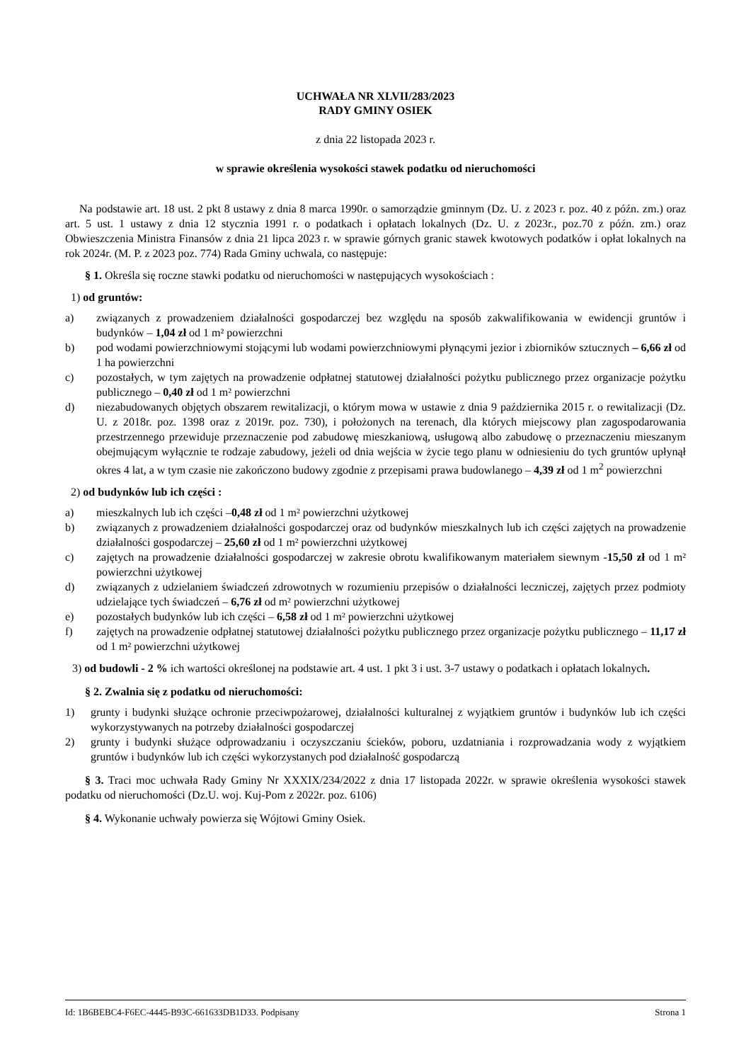UCHWAŁA NR XLVII/283/2023
RADY GMINY OSIEK
z dnia 22 listopada 2023 r.
w sprawie określenia wysokości stawek podatku od nieruchomości
Na podstawie art. 18 ust. 2 pkt 8 ustawy z dnia 8 marca 1990r. o samorządzie gminnym (Dz. U. z 2023 r. poz. 40 z późn. zm.) oraz art. 5 ust. 1 ustawy z dnia 12 stycznia 1991 r. o podatkach i opłatach lokalnych (Dz. U. z 2023r., poz.70 z późn. zm.) oraz Obwieszczenia Ministra Finansów z dnia 21 lipca 2023 r. w sprawie górnych granic stawek kwotowych podatków i opłat lokalnych na rok 2024r. (M. P. z 2023 poz. 774) Rada Gminy uchwala, co następuje:
§ 1. Określa się roczne stawki podatku od nieruchomości w następujących wysokościach :
1) od gruntów:
a) związanych z prowadzeniem działalności gospodarczej bez względu na sposób zakwalifikowania w ewidencji gruntów i budynków – 1,04 zł od 1 m² powierzchni
b) pod wodami powierzchniowymi stojącymi lub wodami powierzchniowymi płynącymi jezior i zbiorników sztucznych – 6,66 zł od 1 ha powierzchni
c) pozostałych, w tym zajętych na prowadzenie odpłatnej statutowej działalności pożytku publicznego przez organizacje pożytku publicznego – 0,40 zł od 1 m² powierzchni
d) niezabudowanych objętych obszarem rewitalizacji, o którym mowa w ustawie z dnia 9 października 2015 r. o rewitalizacji (Dz. U. z 2018r. poz. 1398 oraz z 2019r. poz. 730), i położonych na terenach, dla których miejscowy plan zagospodarowania przestrzennego przewiduje przeznaczenie pod zabudowę mieszkaniową, usługową albo zabudowę o przeznaczeniu mieszanym obejmującym wyłącznie te rodzaje zabudowy, jeżeli od dnia wejścia w życie tego planu w odniesieniu do tych gruntów upłynął okres 4 lat, a w tym czasie nie zakończono budowy zgodnie z przepisami prawa budowlanego – 4,39 zł od 1 m<sup>2</sup> powierzchni
2) od budynków lub ich części :
a) mieszkalnych lub ich części –0,48 zł od 1 m² powierzchni użytkowej
b) związanych z prowadzeniem działalności gospodarczej oraz od budynków mieszkalnych lub ich części zajętych na prowadzenie działalności gospodarczej – 25,60 zł od 1 m² powierzchni użytkowej
c) zajętych na prowadzenie działalności gospodarczej w zakresie obrotu kwalifikowanym materiałem siewnym -15,50 zł od 1 m² powierzchni użytkowej
d) związanych z udzielaniem świadczeń zdrowotnych w rozumieniu przepisów o działalności leczniczej, zajętych przez podmioty udzielające tych świadczeń – 6,76 zł od m² powierzchni użytkowej
e) pozostałych budynków lub ich części – 6,58 zł od 1 m² powierzchni użytkowej
f) zajętych na prowadzenie odpłatnej statutowej działalności pożytku publicznego przez organizacje pożytku publicznego – 11,17 zł od 1 m² powierzchni użytkowej
3) od budowli - 2 % ich wartości określonej na podstawie art. 4 ust. 1 pkt 3 i ust. 3-7 ustawy o podatkach i opłatach lokalnych.
§ 2. Zwalnia się z podatku od nieruchomości:
1) grunty i budynki służące ochronie przeciwpożarowej, działalności kulturalnej z wyjątkiem gruntów i budynków lub ich części wykorzystywanych na potrzeby działalności gospodarczej
2) grunty i budynki służące odprowadzaniu i oczyszczaniu ścieków, poboru, uzdatniania i rozprowadzania wody z wyjątkiem gruntów i budynków lub ich części wykorzystanych pod działalność gospodarczą
§ 3. Traci moc uchwała Rady Gminy Nr XXXIX/234/2022 z dnia 17 listopada 2022r. w sprawie określenia wysokości stawek podatku od nieruchomości (Dz.U. woj. Kuj-Pom z 2022r. poz. 6106)
§ 4. Wykonanie uchwały powierza się Wójtowi Gminy Osiek.
Id: 1B6BEBC4-F6EC-4445-B93C-661633DB1D33. Podpisany Strona 1